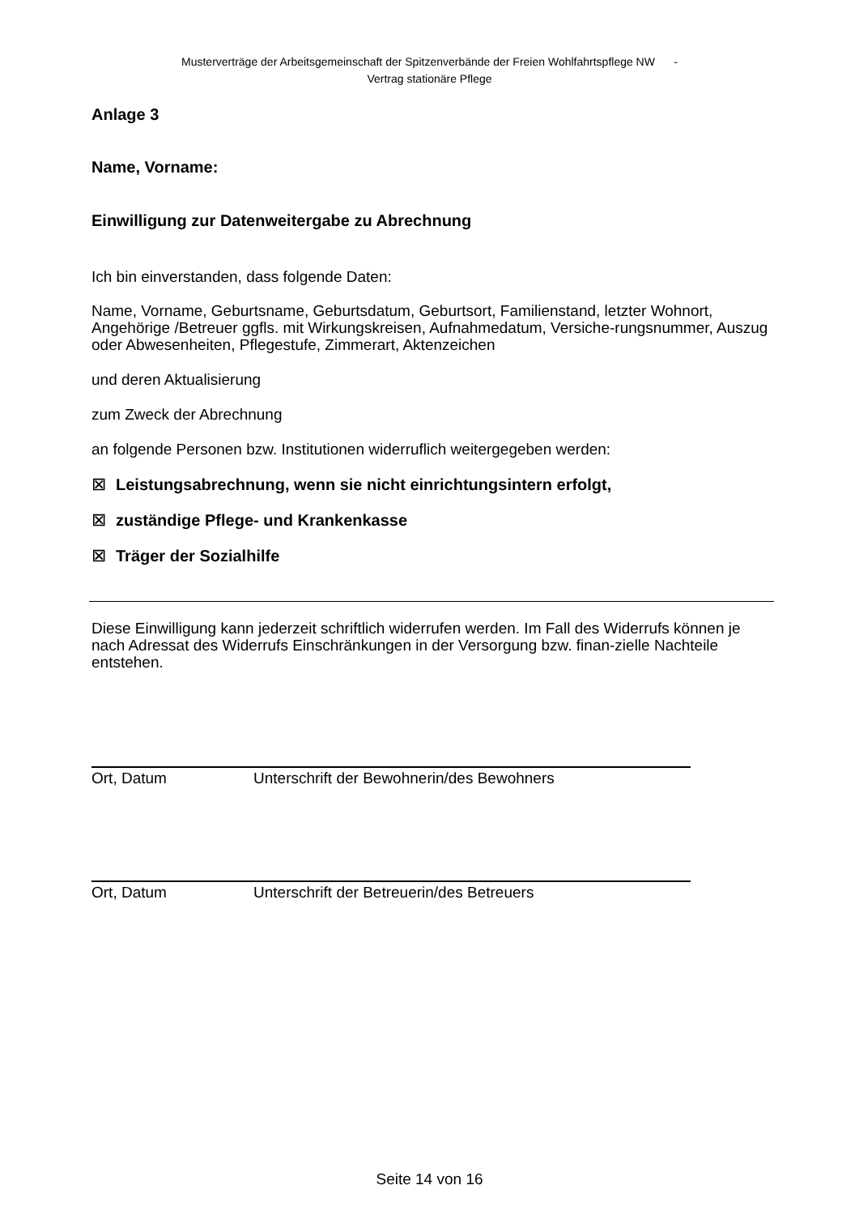Musterverträge der Arbeitsgemeinschaft der Spitzenverbände der Freien Wohlfahrtspflege NW -
Vertrag stationäre Pflege
Anlage 3
Name, Vorname:
Einwilligung zur Datenweitergabe zu Abrechnung
Ich bin einverstanden, dass folgende Daten:
Name, Vorname, Geburtsname, Geburtsdatum, Geburtsort, Familienstand, letzter Wohnort, Angehörige /Betreuer ggfls. mit Wirkungskreisen, Aufnahmedatum, Versiche-rungsnummer, Auszug oder Abwesenheiten, Pflegestufe, Zimmerart, Aktenzeichen
und deren Aktualisierung
zum Zweck der Abrechnung
an folgende Personen bzw. Institutionen widerruflich weitergegeben werden:
⊠ Leistungsabrechnung, wenn sie nicht einrichtungsintern erfolgt,
⊠ zuständige Pflege- und Krankenkasse
⊠ Träger der Sozialhilfe
Diese Einwilligung kann jederzeit schriftlich widerrufen werden. Im Fall des Widerrufs können je nach Adressat des Widerrufs Einschränkungen in der Versorgung bzw. finan-zielle Nachteile entstehen.
Ort, Datum Unterschrift der Bewohnerin/des Bewohners
Ort, Datum Unterschrift der Betreuerin/des Betreuers
Seite 14 von 16